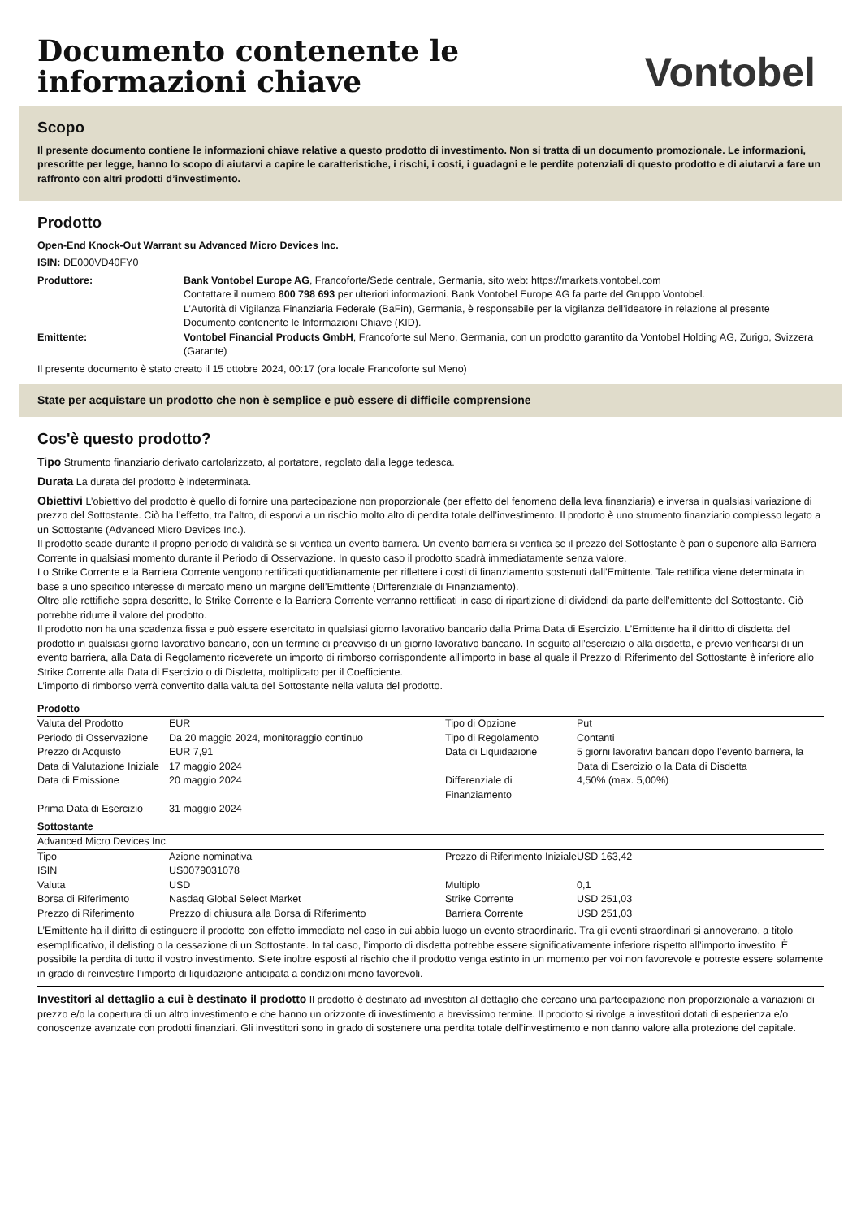Documento contenente le
informazioni chiave
Vontobel
Scopo
Il presente documento contiene le informazioni chiave relative a questo prodotto di investimento. Non si tratta di un documento promozionale. Le informazioni, prescritte per legge, hanno lo scopo di aiutarvi a capire le caratteristiche, i rischi, i costi, i guadagni e le perdite potenziali di questo prodotto e di aiutarvi a fare un raffronto con altri prodotti d’investimento.
Prodotto
Open-End Knock-Out Warrant su Advanced Micro Devices Inc.
ISIN: DE000VD40FY0
Produttore: Bank Vontobel Europe AG, Francoforte/Sede centrale, Germania, sito web: https://markets.vontobel.com
Contattare il numero 800 798 693 per ulteriori informazioni. Bank Vontobel Europe AG fa parte del Gruppo Vontobel.
L’Autorità di Vigilanza Finanziaria Federale (BaFin), Germania, è responsabile per la vigilanza dell’ideatore in relazione al presente Documento contenente le Informazioni Chiave (KID).
Emittente: Vontobel Financial Products GmbH, Francoforte sul Meno, Germania, con un prodotto garantito da Vontobel Holding AG, Zurigo, Svizzera (Garante)
Il presente documento è stato creato il 15 ottobre 2024, 00:17 (ora locale Francoforte sul Meno)
State per acquistare un prodotto che non è semplice e può essere di difficile comprensione
Cos'è questo prodotto?
Tipo Strumento finanziario derivato cartolarizzato, al portatore, regolato dalla legge tedesca.
Durata La durata del prodotto è indeterminata.
Obiettivi L’obiettivo del prodotto è quello di fornire una partecipazione non proporzionale (per effetto del fenomeno della leva finanziaria) e inversa in qualsiasi variazione di prezzo del Sottostante. Ciò ha l’effetto, tra l’altro, di esporvi a un rischio molto alto di perdita totale dell’investimento. Il prodotto è uno strumento finanziario complesso legato a un Sottostante (Advanced Micro Devices Inc.).
Il prodotto scade durante il proprio periodo di validità se si verifica un evento barriera. Un evento barriera si verifica se il prezzo del Sottostante è pari o superiore alla Barriera Corrente in qualsiasi momento durante il Periodo di Osservazione. In questo caso il prodotto scadrà immediatamente senza valore.
Lo Strike Corrente e la Barriera Corrente vengono rettificati quotidianamente per riflettere i costi di finanziamento sostenuti dall’Emittente. Tale rettifica viene determinata in base a uno specifico interesse di mercato meno un margine dell’Emittente (Differenziale di Finanziamento).
Oltre alle rettifiche sopra descritte, lo Strike Corrente e la Barriera Corrente verranno rettificati in caso di ripartizione di dividendi da parte dell’emittente del Sottostante. Ciò potrebbe ridurre il valore del prodotto.
Il prodotto non ha una scadenza fissa e può essere esercitato in qualsiasi giorno lavorativo bancario dalla Prima Data di Esercizio. L’Emittente ha il diritto di disdetta del prodotto in qualsiasi giorno lavorativo bancario, con un termine di preavviso di un giorno lavorativo bancario. In seguito all’esercizio o alla disdetta, e previo verificarsi di un evento barriera, alla Data di Regolamento riceverete un importo di rimborso corrispondente all’importo in base al quale il Prezzo di Riferimento del Sottostante è inferiore allo Strike Corrente alla Data di Esercizio o di Disdetta, moltiplicato per il Coefficiente.
L’importo di rimborso verrà convertito dalla valuta del Sottostante nella valuta del prodotto.
Prodotto
| Valuta del Prodotto | EUR | Tipo di Opzione | Put |
| Periodo di Osservazione | Da 20 maggio 2024, monitoraggio continuo | Tipo di Regolamento | Contanti |
| Prezzo di Acquisto | EUR 7,91 | Data di Liquidazione | 5 giorni lavorativi bancari dopo l’evento barriera, la Data di Esercizio o la Data di Disdetta |
| Data di Valutazione Iniziale | 17 maggio 2024 | | |
| | | Differenziale di Finanziamento | 4,50% (max. 5,00%) |
| Data di Emissione | 20 maggio 2024 | | |
| Prima Data di Esercizio | 31 maggio 2024 | | |
Sottostante
Advanced Micro Devices Inc.
| Tipo | Azione nominativa | Prezzo di Riferimento Iniziale | USD 163,42 |
| ISIN | US0079031078 | | |
| Valuta | USD | Multiplo | 0,1 |
| Borsa di Riferimento | Nasdaq Global Select Market | Strike Corrente | USD 251,03 |
| Prezzo di Riferimento | Prezzo di chiusura alla Borsa di Riferimento | Barriera Corrente | USD 251,03 |
L’Emittente ha il diritto di estinguere il prodotto con effetto immediato nel caso in cui abbia luogo un evento straordinario. Tra gli eventi straordinari si annoverano, a titolo esemplificativo, il delisting o la cessazione di un Sottostante. In tal caso, l’importo di disdetta potrebbe essere significativamente inferiore rispetto all’importo investito. È possibile la perdita di tutto il vostro investimento. Siete inoltre esposti al rischio che il prodotto venga estinto in un momento per voi non favorevole e potreste essere solamente in grado di reinvestire l’importo di liquidazione anticipata a condizioni meno favorevoli.
Investitori al dettaglio a cui è destinato il prodotto Il prodotto è destinato ad investitori al dettaglio che cercano una partecipazione non proporzionale a variazioni di prezzo e/o la copertura di un altro investimento e che hanno un orizzonte di investimento a brevissimo termine. Il prodotto si rivolge a investitori dotati di esperienza e/o conoscenze avanzate con prodotti finanziari. Gli investitori sono in grado di sostenere una perdita totale dell’investimento e non danno valore alla protezione del capitale.